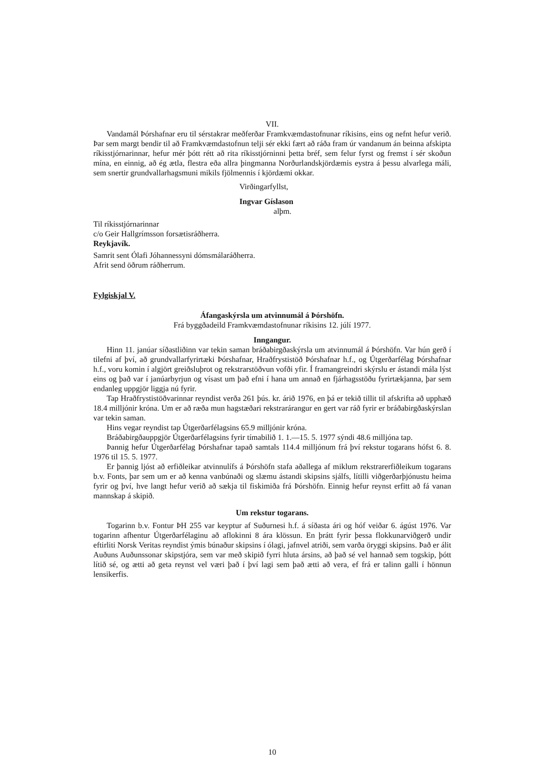VII.
Vandamál Þórshafnar eru til sérstakrar meðferðar Framkvæmdastofnunar ríkisins, eins og nefnt hefur verið. Þar sem margt bendir til að Framkvæmdastofnun telji sér ekki fært að ráða fram úr vandanum án beinna afskipta ríkisstjórnarinnar, hefur mér þótt rétt að rita ríkisstjórninni þetta bréf, sem felur fyrst og fremst í sér skoðun mína, en einnig, að ég ætla, flestra eða allra þingmanna Norðurlandskjördæmis eystra á þessu alvarlega máli, sem snertir grundvallarhagsmuni mikils fjölmennis í kjördæmi okkar.
Virðingarfyllst,
Ingvar Gíslason
alþm.
Til ríkisstjórnarinnar
c/o Geir Hallgrímsson forsætisráðherra.
Reykjavík.
Samrit sent Ólafi Jóhannessyni dómsmálaráðherra.
Afrit send öðrum ráðherrum.
Fylgiskjal V.
Áfangaskýrsla um atvinnumál á Þórshöfn.
Frá byggðadeild Framkvæmdastofnunar ríkisins 12. júlí 1977.
Inngangur.
Hinn 11. janúar síðastliðinn var tekin saman bráðabirgðaskýrsla um atvinnumál á Þórshöfn. Var hún gerð í tilefni af því, að grundvallarfyrirtæki Þórshafnar, Hraðfrystistöð Þórshafnar h.f., og Útgerðarfélag Þórshafnar h.f., voru komin í algjört greiðsluþrot og rekstrarstöðvun vofði yfir. Í framangreindri skýrslu er ástandi mála lýst eins og það var í janúarbyrjun og vísast um það efni í hana um annað en fjárhagsstöðu fyrirtækjanna, þar sem endanleg uppgjör liggja nú fyrir.
Tap Hraðfrystistöðvarinnar reyndist verða 261 þús. kr. árið 1976, en þá er tekið tillit til afskrifta að upphæð 18.4 milljónir króna. Um er að ræða mun hagstæðari rekstrarárangur en gert var ráð fyrir er bráðabirgðaskýrslan var tekin saman.
Hins vegar reyndist tap Útgerðarfélagsins 65.9 milljónir króna.
Bráðabirgðauppgjör Útgerðarfélagsins fyrir tímabilið 1. 1.—15. 5. 1977 sýndi 48.6 milljóna tap.
Þannig hefur Útgerðarfélag Þórshafnar tapað samtals 114.4 milljónum frá því rekstur togarans hófst 6. 8. 1976 til 15. 5. 1977.
Er þannig ljóst að erfiðleikar atvinnulífs á Þórshöfn stafa aðallega af miklum rekstrarerfiðleikum togarans b.v. Fonts, þar sem um er að kenna vanbúnaði og slæmu ástandi skipsins sjálfs, lítilli viðgerðarþjónustu heima fyrir og því, hve langt hefur verið að sækja til fiskimiða frá Þórshöfn. Einnig hefur reynst erfitt að fá vanan mannskap á skipið.
Um rekstur togarans.
Togarinn b.v. Fontur ÞH 255 var keyptur af Suðurnesi h.f. á síðasta ári og hóf veiðar 6. ágúst 1976. Var togarinn afhentur Útgerðarfélaginu að aflokinni 8 ára klössun. En þrátt fyrir þessa flokkunarviðgerð undir eftirliti Norsk Veritas reyndist ýmis búnaður skipsins í ólagi, jafnvel atriði, sem varða öryggi skipsins. Það er álit Auðuns Auðunssonar skipstjóra, sem var með skipið fyrri hluta ársins, að það sé vel hannað sem togskip, þótt lítið sé, og ætti að geta reynst vel væri það í því lagi sem það ætti að vera, ef frá er talinn galli í hönnun lensikerfis.
10